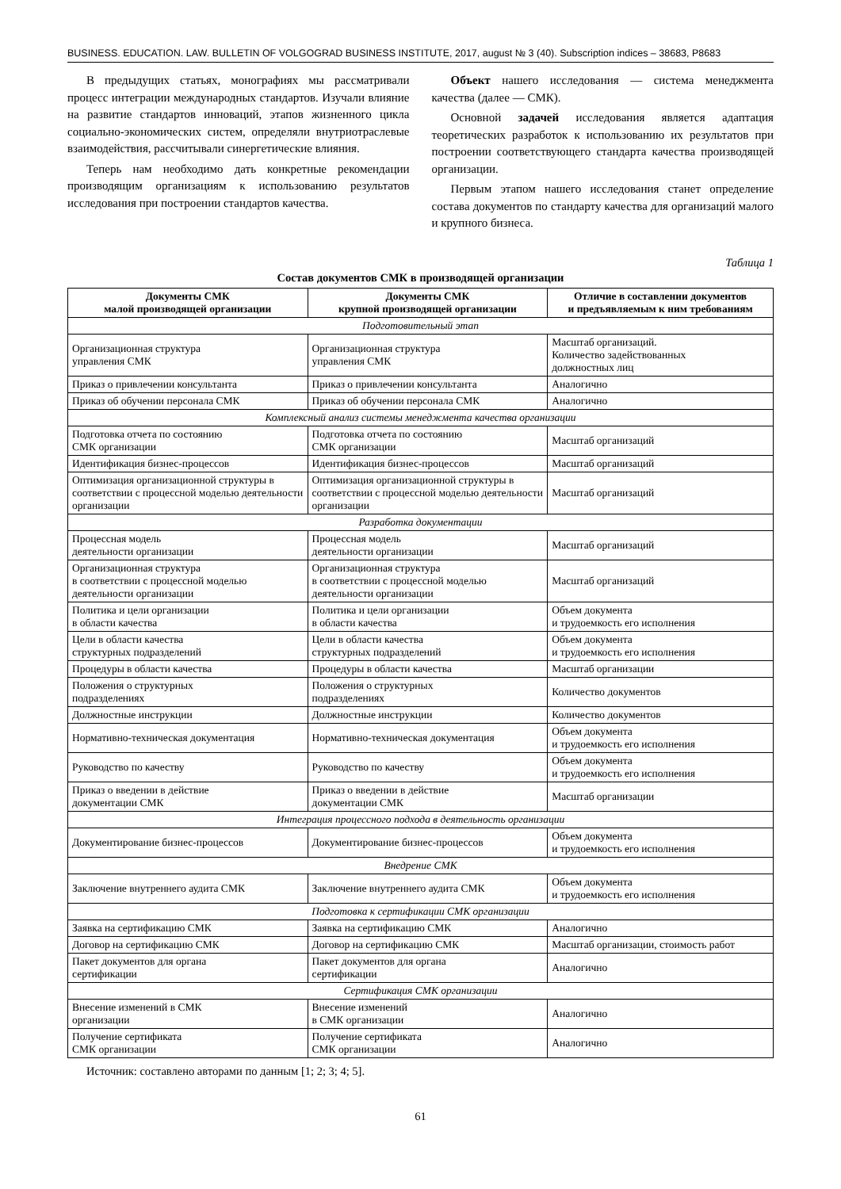BUSINESS. EDUCATION. LAW. BULLETIN OF VOLGOGRAD BUSINESS INSTITUTE, 2017, august № 3 (40). Subscription indices – 38683, Р8683
В предыдущих статьях, монографиях мы рассматривали процесс интеграции международных стандартов. Изучали влияние на развитие стандартов инноваций, этапов жизненного цикла социально-экономических систем, определяли внутриотраслевые взаимодействия, рассчитывали синергетические влияния.
Теперь нам необходимо дать конкретные рекомендации производящим организациям к использованию результатов исследования при построении стандартов качества.
Объект нашего исследования — система менеджмента качества (далее — СМК).
Основной задачей исследования является адаптация теоретических разработок к использованию их результатов при построении соответствующего стандарта качества производящей организации.
Первым этапом нашего исследования станет определение состава документов по стандарту качества для организаций малого и крупного бизнеса.
Таблица 1
Состав документов СМК в производящей организации
| Документы СМК малой производящей организации | Документы СМК крупной производящей организации | Отличие в составлении документов и предъявляемым к ним требованиям |
| --- | --- | --- |
| Подготовительный этап | | |
| Организационная структура управления СМК | Организационная структура управления СМК | Масштаб организаций. Количество задействованных должностных лиц |
| Приказ о привлечении консультанта | Приказ о привлечении консультанта | Аналогично |
| Приказ об обучении персонала СМК | Приказ об обучении персонала СМК | Аналогично |
| Комплексный анализ системы менеджмента качества организации | | |
| Подготовка отчета по состоянию СМК организации | Подготовка отчета по состоянию СМК организации | Масштаб организаций |
| Идентификация бизнес-процессов | Идентификация бизнес-процессов | Масштаб организаций |
| Оптимизация организационной структуры в соответствии с процессной моделью деятельности организации | Оптимизация организационной структуры в соответствии с процессной моделью деятельности организации | Масштаб организаций |
| Разработка документации | | |
| Процессная модель деятельности организации | Процессная модель деятельности организации | Масштаб организаций |
| Организационная структура в соответствии с процессной моделью деятельности организации | Организационная структура в соответствии с процессной моделью деятельности организации | Масштаб организаций |
| Политика и цели организации в области качества | Политика и цели организации в области качества | Объем документа и трудоемкость его исполнения |
| Цели в области качества структурных подразделений | Цели в области качества структурных подразделений | Объем документа и трудоемкость его исполнения |
| Процедуры в области качества | Процедуры в области качества | Масштаб организации |
| Положения о структурных подразделениях | Положения о структурных подразделениях | Количество документов |
| Должностные инструкции | Должностные инструкции | Количество документов |
| Нормативно-техническая документация | Нормативно-техническая документация | Объем документа и трудоемкость его исполнения |
| Руководство по качеству | Руководство по качеству | Объем документа и трудоемкость его исполнения |
| Приказ о введении в действие документации СМК | Приказ о введении в действие документации СМК | Масштаб организации |
| Интеграция процессного подхода в деятельность организации | | |
| Документирование бизнес-процессов | Документирование бизнес-процессов | Объем документа и трудоемкость его исполнения |
| Внедрение СМК | | |
| Заключение внутреннего аудита СМК | Заключение внутреннего аудита СМК | Объем документа и трудоемкость его исполнения |
| Подготовка к сертификации СМК организации | | |
| Заявка на сертификацию СМК | Заявка на сертификацию СМК | Аналогично |
| Договор на сертификацию СМК | Договор на сертификацию СМК | Масштаб организации, стоимость работ |
| Пакет документов для органа сертификации | Пакет документов для органа сертификации | Аналогично |
| Сертификация СМК организации | | |
| Внесение изменений в СМК организации | Внесение изменений в СМК организации | Аналогично |
| Получение сертификата СМК организации | Получение сертификата СМК организации | Аналогично |
Источник: составлено авторами по данным [1; 2; 3; 4; 5].
61